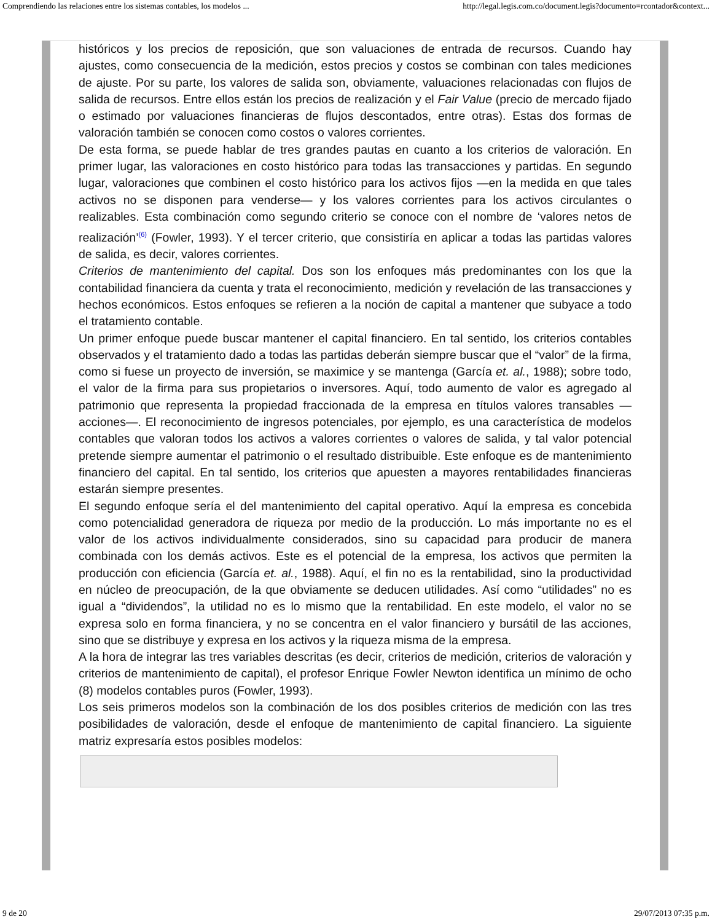Comprendiendo las relaciones entre los sistemas contables, los modelos ... http://legal.legis.com.co/document.legis?documento=rcontador&context...
históricos y los precios de reposición, que son valuaciones de entrada de recursos. Cuando hay ajustes, como consecuencia de la medición, estos precios y costos se combinan con tales mediciones de ajuste. Por su parte, los valores de salida son, obviamente, valuaciones relacionadas con flujos de salida de recursos. Entre ellos están los precios de realización y el Fair Value (precio de mercado fijado o estimado por valuaciones financieras de flujos descontados, entre otras). Estas dos formas de valoración también se conocen como costos o valores corrientes.
De esta forma, se puede hablar de tres grandes pautas en cuanto a los criterios de valoración. En primer lugar, las valoraciones en costo histórico para todas las transacciones y partidas. En segundo lugar, valoraciones que combinen el costo histórico para los activos fijos —en la medida en que tales activos no se disponen para venderse— y los valores corrientes para los activos circulantes o realizables. Esta combinación como segundo criterio se conoce con el nombre de ‘valores netos de realización’<sup>(6)</sup> (Fowler, 1993). Y el tercer criterio, que consistiría en aplicar a todas las partidas valores de salida, es decir, valores corrientes.
Criterios de mantenimiento del capital. Dos son los enfoques más predominantes con los que la contabilidad financiera da cuenta y trata el reconocimiento, medición y revelación de las transacciones y hechos económicos. Estos enfoques se refieren a la noción de capital a mantener que subyace a todo el tratamiento contable.
Un primer enfoque puede buscar mantener el capital financiero. En tal sentido, los criterios contables observados y el tratamiento dado a todas las partidas deberán siempre buscar que el “valor” de la firma, como si fuese un proyecto de inversión, se maximice y se mantenga (García et. al., 1988); sobre todo, el valor de la firma para sus propietarios o inversores. Aquí, todo aumento de valor es agregado al patrimonio que representa la propiedad fraccionada de la empresa en títulos valores transables —acciones—. El reconocimiento de ingresos potenciales, por ejemplo, es una característica de modelos contables que valoran todos los activos a valores corrientes o valores de salida, y tal valor potencial pretende siempre aumentar el patrimonio o el resultado distribuible. Este enfoque es de mantenimiento financiero del capital. En tal sentido, los criterios que apuesten a mayores rentabilidades financieras estarán siempre presentes.
El segundo enfoque sería el del mantenimiento del capital operativo. Aquí la empresa es concebida como potencialidad generadora de riqueza por medio de la producción. Lo más importante no es el valor de los activos individualmente considerados, sino su capacidad para producir de manera combinada con los demás activos. Este es el potencial de la empresa, los activos que permiten la producción con eficiencia (García et. al., 1988). Aquí, el fin no es la rentabilidad, sino la productividad en núcleo de preocupación, de la que obviamente se deducen utilidades. Así como “utilidades” no es igual a “dividendos”, la utilidad no es lo mismo que la rentabilidad. En este modelo, el valor no se expresa solo en forma financiera, y no se concentra en el valor financiero y bursátil de las acciones, sino que se distribuye y expresa en los activos y la riqueza misma de la empresa.
A la hora de integrar las tres variables descritas (es decir, criterios de medición, criterios de valoración y criterios de mantenimiento de capital), el profesor Enrique Fowler Newton identifica un mínimo de ocho (8) modelos contables puros (Fowler, 1993).
Los seis primeros modelos son la combinación de los dos posibles criterios de medición con las tres posibilidades de valoración, desde el enfoque de mantenimiento de capital financiero. La siguiente matriz expresaría estos posibles modelos:
9 de 20 29/07/2013 07:35 p.m.